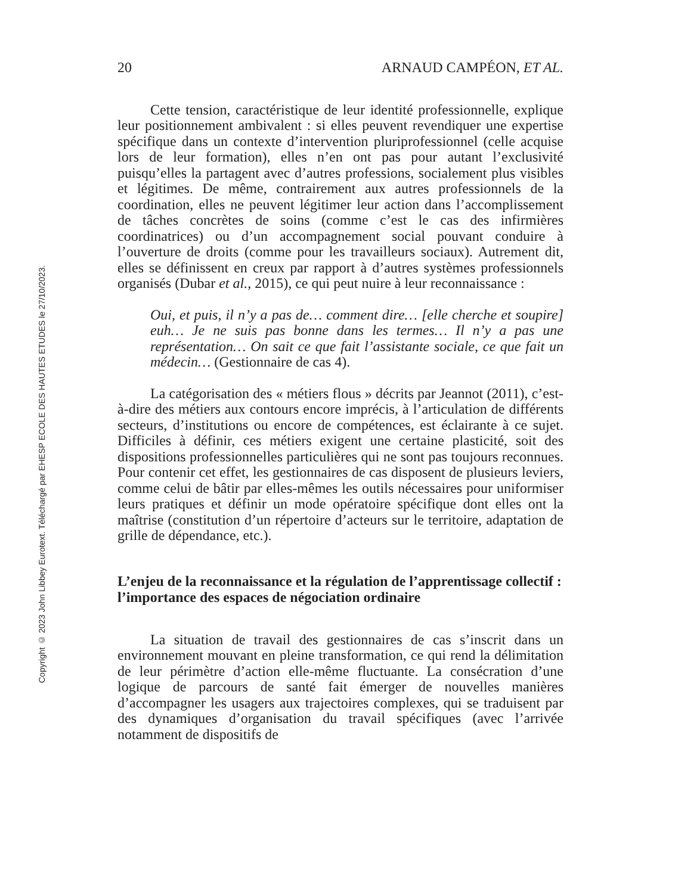Copyright © 2023 John Libbey Eurotext. Téléchargé par EHESP ECOLE DES HAUTES ETUDES le 27/10/2023.
20 ARNAUD CAMPÉON, ET AL.
Cette tension, caractéristique de leur identité professionnelle, explique leur positionnement ambivalent : si elles peuvent revendiquer une expertise spécifique dans un contexte d’intervention pluriprofes­sionnel (celle acquise lors de leur formation), elles n’en ont pas pour autant l’exclusivité puisqu’elles la partagent avec d’autres professions, socialement plus visibles et légitimes. De même, contrairement aux autres professionnels de la coordination, elles ne peuvent légitimer leur action dans l’accomplissement de tâches concrètes de soins (comme c’est le cas des infirmières coordinatrices) ou d’un accompagnement social pouvant conduire à l’ouverture de droits (comme pour les travailleurs sociaux). Autrement dit, elles se définissent en creux par rapport à d’autres systèmes professionnels organisés (Dubar et al., 2015), ce qui peut nuire à leur reconnaissance :
Oui, et puis, il n’y a pas de… comment dire… [elle cherche et soupire] euh… Je ne suis pas bonne dans les termes… Il n’y a pas une représentation… On sait ce que fait l’assistante sociale, ce que fait un médecin… (Gestionnaire de cas 4).
La catégorisation des « métiers flous » décrits par Jeannot (2011), c’est-à-dire des métiers aux contours encore imprécis, à l’articulation de différents secteurs, d’institutions ou encore de compétences, est éclairante à ce sujet. Difficiles à définir, ces métiers exigent une certaine plasticité, soit des dispositions professionnelles particulières qui ne sont pas toujours reconnues. Pour contenir cet effet, les gestionnaires de cas disposent de plusieurs leviers, comme celui de bâtir par elles-mêmes les outils nécessaires pour uniformiser leurs pratiques et définir un mode opératoire spécifique dont elles ont la maîtrise (constitution d’un répertoire d’acteurs sur le territoire, adaptation de grille de dépendance, etc.).
L’enjeu de la reconnaissance et la régulation de l’apprentissage collectif : l’importance des espaces de négociation ordinaire
La situation de travail des gestionnaires de cas s’inscrit dans un environnement mouvant en pleine transformation, ce qui rend la délimitation de leur périmètre d’action elle-même fluctuante. La consécration d’une logique de parcours de santé fait émerger de nouvelles manières d’accompagner les usagers aux trajectoires complexes, qui se traduisent par des dynamiques d’organisation du travail spécifiques (avec l’arrivée notamment de dispositifs de